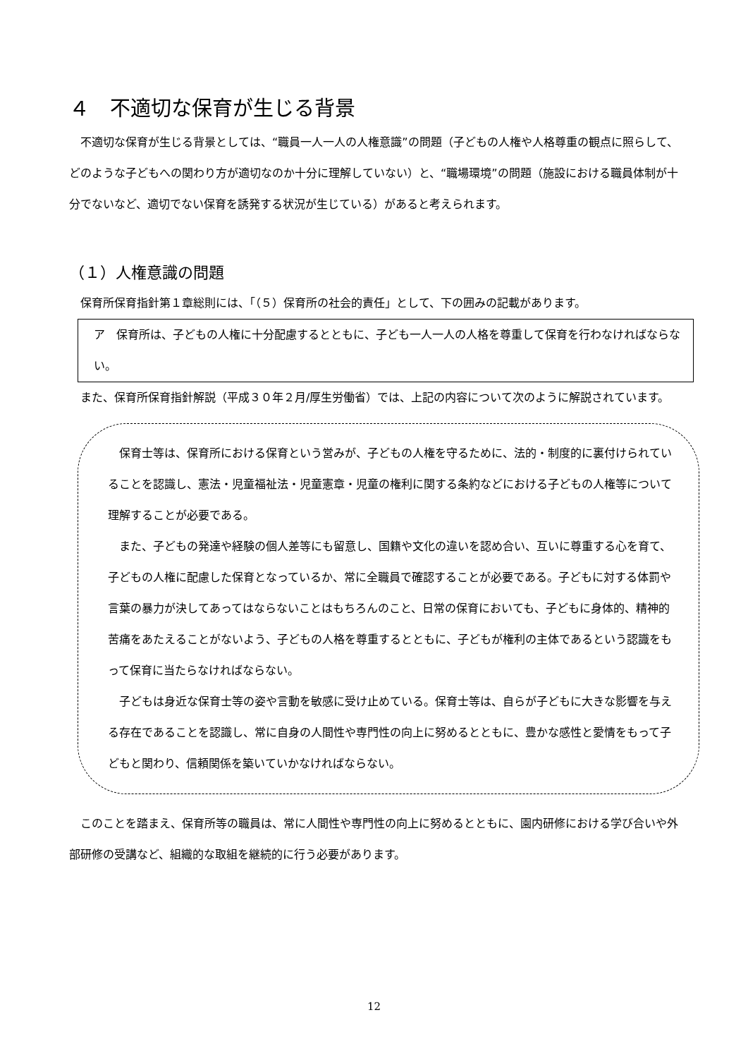４　不適切な保育が生じる背景
　不適切な保育が生じる背景としては、“職員一人一人の人権意識”の問題（子どもの人権や人格尊重の観点に照らして、どのような子どもへの関わり方が適切なのか十分に理解していない）と、“職場環境”の問題（施設における職員体制が十分でないなど、適切でない保育を誘発する状況が生じている）があると考えられます。
（１）人権意識の問題
　保育所保育指針第１章総則には、「（５）保育所の社会的責任」として、下の囲みの記載があります。
ア　保育所は、子どもの人権に十分配慮するとともに、子ども一人一人の人格を尊重して保育を行わなければならない。
　また、保育所保育指針解説（平成３０年２月/厚生労働省）では、上記の内容について次のように解説されています。
　保育士等は、保育所における保育という営みが、子どもの人権を守るために、法的・制度的に裏付けられていることを認識し、憲法・児童福祉法・児童憲章・児童の権利に関する条約などにおける子どもの人権等について理解することが必要である。
　また、子どもの発達や経験の個人差等にも留意し、国籍や文化の違いを認め合い、互いに尊重する心を育て、子どもの人権に配慮した保育となっているか、常に全職員で確認することが必要である。子どもに対する体罰や言葉の暴力が決してあってはならないことはもちろんのこと、日常の保育においても、子どもに身体的、精神的苦痛をあたえることがないよう、子どもの人格を尊重するとともに、子どもが権利の主体であるという認識をもって保育に当たらなければならない。
　子どもは身近な保育士等の姿や言動を敏感に受け止めている。保育士等は、自らが子どもに大きな影響を与える存在であることを認識し、常に自身の人間性や専門性の向上に努めるとともに、豊かな感性と愛情をもって子どもと関わり、信頼関係を築いていかなければならない。
　このことを踏まえ、保育所等の職員は、常に人間性や専門性の向上に努めるとともに、園内研修における学び合いや外部研修の受講など、組織的な取組を継続的に行う必要があります。
12